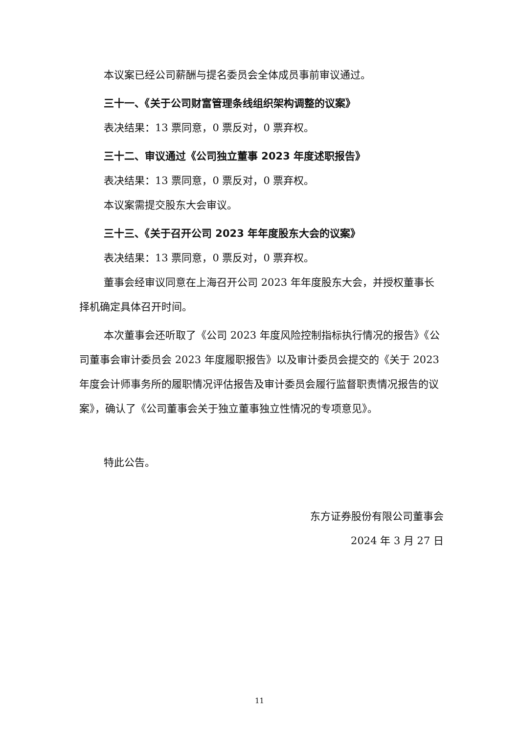本议案已经公司薪酬与提名委员会全体成员事前审议通过。
三十一、《关于公司财富管理条线组织架构调整的议案》
表决结果：13 票同意，0 票反对，0 票弃权。
三十二、审议通过《公司独立董事 2023 年度述职报告》
表决结果：13 票同意，0 票反对，0 票弃权。
本议案需提交股东大会审议。
三十三、《关于召开公司 2023 年年度股东大会的议案》
表决结果：13 票同意，0 票反对，0 票弃权。
董事会经审议同意在上海召开公司 2023 年年度股东大会，并授权董事长择机确定具体召开时间。
本次董事会还听取了《公司 2023 年度风险控制指标执行情况的报告》《公司董事会审计委员会 2023 年度履职报告》以及审计委员会提交的《关于 2023 年度会计师事务所的履职情况评估报告及审计委员会履行监督职责情况报告的议案》，确认了《公司董事会关于独立董事独立性情况的专项意见》。
特此公告。
东方证券股份有限公司董事会
2024 年 3 月 27 日
11